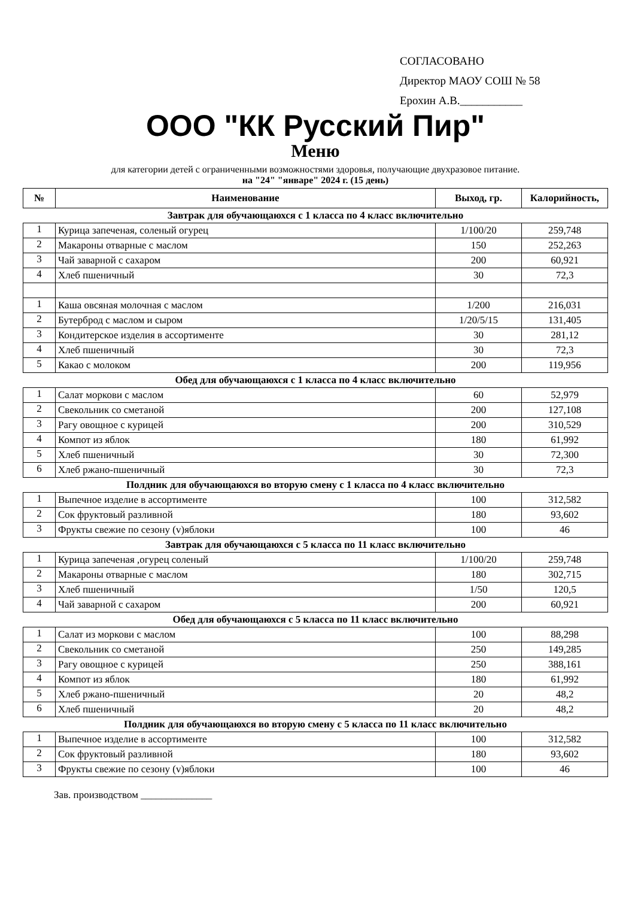СОГЛАСОВАНО
Директор МАОУ СОШ № 58
Ерохин А.В.___________
ООО "КК Русский Пир"
Меню
для категории детей с ограниченными возможностями здоровья, получающие двухразовое питание.
на "24" "январе" 2024 г. (15 день)
| № | Наименование | Выход, гр. | Калорийность, |
| --- | --- | --- | --- |
| Завтрак для обучающаюхся с 1 класса по 4 класс включительно | | | |
| 1 | Курица запеченая, соленый огурец | 1/100/20 | 259,748 |
| 2 | Макароны отварные с маслом | 150 | 252,263 |
| 3 | Чай заварной с сахаром | 200 | 60,921 |
| 4 | Хлеб пшеничный | 30 | 72,3 |
| 1 | Каша овсяная молочная с маслом | 1/200 | 216,031 |
| 2 | Бутерброд с маслом и сыром | 1/20/5/15 | 131,405 |
| 3 | Кондитерское изделия в ассортименте | 30 | 281,12 |
| 4 | Хлеб пшеничный | 30 | 72,3 |
| 5 | Какао с молоком | 200 | 119,956 |
| Обед для обучающаюхся с 1 класса по 4 класс включительно | | | |
| 1 | Салат моркови с маслом | 60 | 52,979 |
| 2 | Свекольник со сметаной | 200 | 127,108 |
| 3 | Рагу овощное с курицей | 200 | 310,529 |
| 4 | Компот из яблок | 180 | 61,992 |
| 5 | Хлеб пшеничный | 30 | 72,300 |
| 6 | Хлеб ржано-пшеничный | 30 | 72,3 |
| Полдник для обучающаюхся во вторую смену с 1 класса по 4 класс включительно | | | |
| 1 | Выпечное изделие в ассортименте | 100 | 312,582 |
| 2 | Сок фруктовый разливной | 180 | 93,602 |
| 3 | Фрукты свежие по сезону (v)яблоки | 100 | 46 |
| Завтрак для обучающаюхся с 5 класса по 11 класс включительно | | | |
| 1 | Курица запеченая ,огурец соленый | 1/100/20 | 259,748 |
| 2 | Макароны отварные с маслом | 180 | 302,715 |
| 3 | Хлеб пшеничный | 1/50 | 120,5 |
| 4 | Чай заварной с сахаром | 200 | 60,921 |
| Обед для обучающаюхся с 5 класса по 11 класс включительно | | | |
| 1 | Салат из моркови с маслом | 100 | 88,298 |
| 2 | Свекольник со сметаной | 250 | 149,285 |
| 3 | Рагу овощное с курицей | 250 | 388,161 |
| 4 | Компот из яблок | 180 | 61,992 |
| 5 | Хлеб ржано-пшеничный | 20 | 48,2 |
| 6 | Хлеб пшеничный | 20 | 48,2 |
| Полдник для обучающаюхся во вторую смену с 5 класса по 11 класс включительно | | | |
| 1 | Выпечное изделие в ассортименте | 100 | 312,582 |
| 2 | Сок фруктовый разливной | 180 | 93,602 |
| 3 | Фрукты свежие по сезону (v)яблоки | 100 | 46 |
Зав. производством ______________